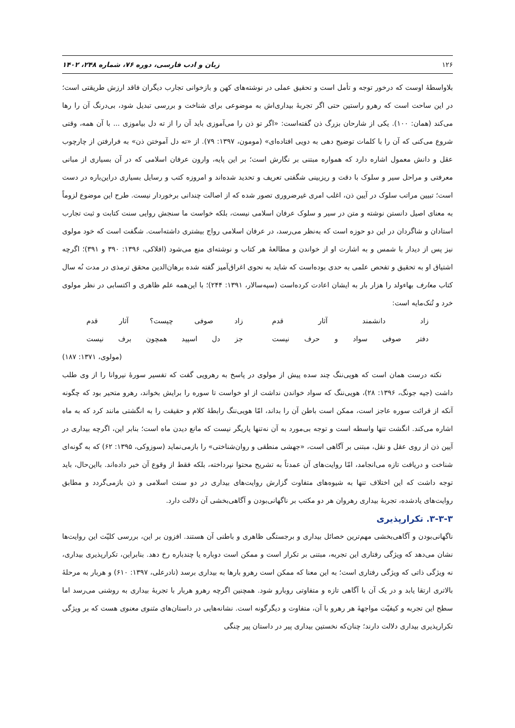۱۲۶ زبان و ادب فارسی، دوره ۷۶، شماره ۲۴۸، ۱۴۰۲
بلاواسطهٔ اوست که درخور توجه و تأمل است و تحقیق عملی در نوشته‌های کهن و بازخوانی تجارب دیگران فاقد ارزش طریقتی است؛ در این ساحت است که رهرو راستین حتی اگر تجربهٔ بیداری‌اش به موضوعی برای شناخت و بررسی تبدیل شود، بی‌درنگ آن را رها می‌کند (همان: ۱۰۰). یکی از شارحان بزرگ ذن گفته‌است: «اگر تو ذن را می‌آموزی باید آن را از ته دل بیاموزی ... با آن همه، وقتی شروع می‌کنی که آن را با کلمات توضیح دهی به دویی افتاده‌ای» (مومون، ۱۳۹۷: ۷۹). از «ته دل آموختن ذن» به فرارفتن از چارچوب عقل و دانش معمول اشاره دارد که همواره مبتنی بر نگارش است؛ بر این پایه، وارون عرفان اسلامی که در آن بسیاری از مبانی معرفتی و مراحل سیر و سلوک با دقت و ریزبینی شگفتی تعریف و تحدید شده‌اند و امروزه کتب و رسایل بسیاری دراین‌باره در دست است؛ تبیین مراتب سلوک در آیین ذن، اغلب امری غیرضروری تصور شده که از اصالت چندانی برخوردار نیست. طرح این موضوع لزوماً به معنای اصیل دانستن نوشته و متن در سیر و سلوک عرفان اسلامی نیست، بلکه خواست ما سنجش روایی سنت کتابت و ثبت تجارب استادان و شاگردان در این دو حوزه است که به‌نظر می‌رسد، در عرفان اسلامی رواج بیشتری داشته‌است. شگفت است که خود مولوی نیز پس از دیدار با شمس و به اشارت او از خواندن و مطالعهٔ هر کتاب و نوشته‌ای منع می‌شود (افلاکی، ۱۳۹۶: ۳۹۰ و ۳۹۱)؛ اگرچه اشتیاق او به تحقیق و تفحص علمی به حدی بوده‌است که شاید به نحوی اغراق‌آمیز گفته شده برهان‌الدین محقق ترمذی در مدت نُه سال کتاب معارف بهاءولد را هزار بار به ایشان اعادت کرده‌است (سپه‌سالار، ۱۳۹۱: ۲۴۴)؛ با این‌همه علم ظاهری و اکتسابی در نظر مولوی خرد و تُنک‌مایه است:
زاد دانشمند آثار قدم
زاد صوفی چیست؟ آثار قدم
دفتر صوفی سواد و حرف نیست
جز دل اسپید همچون برف نیست
(مولوی، ۱۳۷۱: ۱۸۷)
نکته درست همان است که هویی‌ننگ چند سده پیش از مولوی در پاسخ به رهرویی گفت که تفسیر سورهٔ نیروانا را از وی طلب داشت (جیه جونگ، ۱۳۹۶: ۲۸)، هویی‌ننگ که سواد خواندن نداشت از او خواست تا سوره را برایش بخواند، رهرو متحیر بود که چگونه آنکه از قرائت سوره عاجز است، ممکن است باطن آن را بداند، امّا هویی‌ننگ رابطهٔ کلام و حقیقت را به انگشتی مانند کرد که به ماه اشاره می‌کند. انگشت تنها واسطه است و توجه بی‌مورد به آن نه‌تنها یاریگر نیست که مانع دیدن ماه است؛ بنابر این، اگرچه بیداری در آیین ذن از روی عقل و نقل، مبتنی بر آگاهی است، «جهشی منطقی و روان‌شناختی» را بازمی‌نماید (سوزوکی، ۱۳۹۵: ۶۲) که به گونه‌ای شناخت و دریافت تازه می‌انجامد، امّا روایت‌های آن عمدتاً به تشریح محتوا نپرداخته، بلکه فقط از وقوع آن خبر داده‌اند. بااین‌حال، باید توجه داشت که این اختلاف تنها به شیوه‌های متفاوت گزارش روایت‌های بیداری در دو سنت اسلامی و ذن بازمی‌گردد و مطابق روایت‌های یادشده، تجربهٔ بیداری رهروان هر دو مکتب بر ناگهانی‌بودن و آگاهی‌بخشی آن دلالت دارد.
۳-۳-۳. تکرارپذیری
ناگهانی‌بودن و آگاهی‌بخشی مهم‌ترین خصائل بیداری و برجستگی ظاهری و باطنی آن هستند. افزون بر این، بررسی کلیّت این روایت‌ها نشان می‌دهد که ویژگی رفتاری این تجربه، مبتنی بر تکرار است و ممکن است دوباره یا چندباره رخ دهد. بنابراین، تکرارپذیری بیداری، نه ویژگی ذاتی که ویژگی رفتاری است؛ به این معنا که ممکن است رهرو بارها به بیداری برسد (نادرعلی، ۱۳۹۷: ۶۱۰) و هربار به مرحلهٔ بالاتری ارتقا یابد و در یک آن با آگاهی تازه و متفاوتی روبارو شود. همچنین اگرچه رهرو هربار با تجربهٔ بیداری به روشنی می‌رسد اما سطح این تجربه و کیفیّت مواجههٔ هر رهرو با آن، متفاوت و دیگرگونه است. نشانه‌هایی در داستان‌های مثنوی معنوی هست که بر ویژگی تکرارپذیری بیداری دلالت دارند؛ چنان‌که نخستین بیداری پیر در داستان پیر چنگی